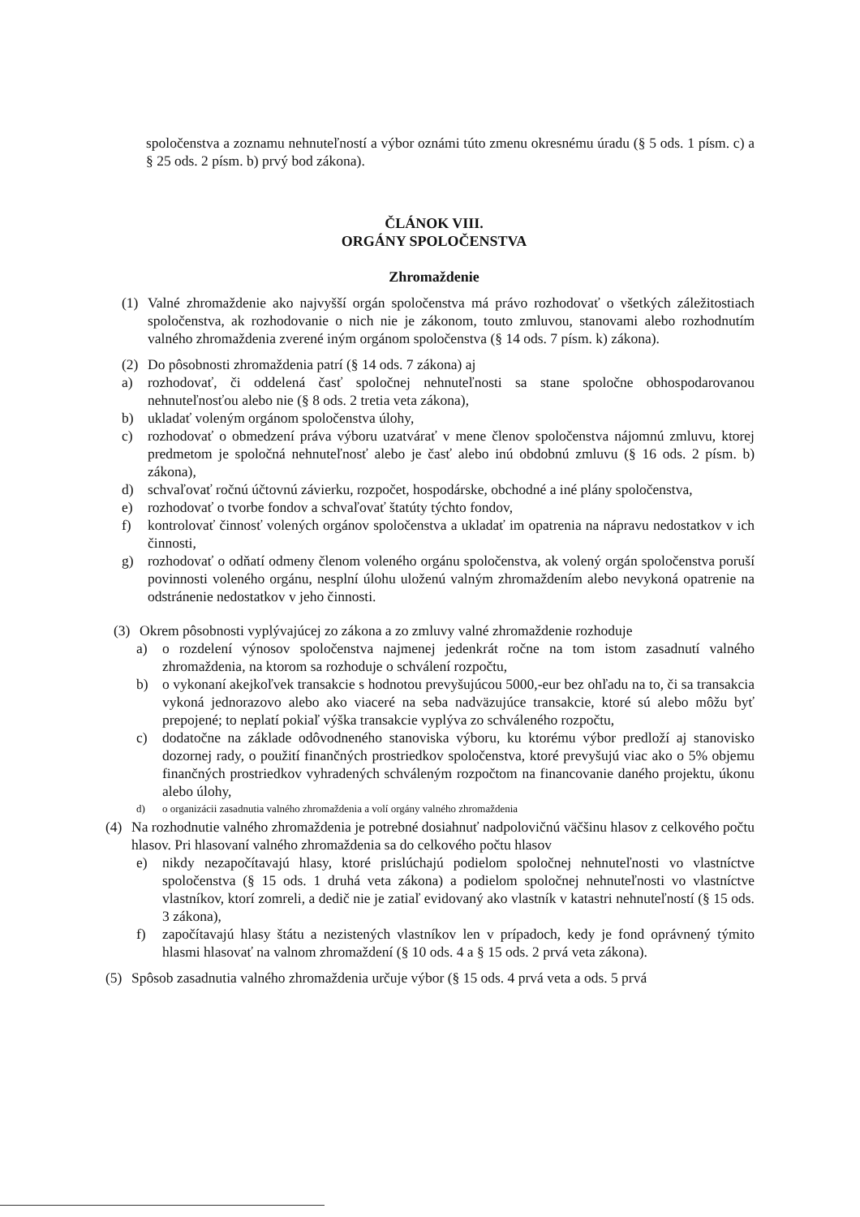spoločenstva a zoznamu nehnuteľností a výbor oznámi túto zmenu okresnému úradu (§ 5 ods. 1 písm. c) a § 25 ods. 2 písm. b) prvý bod zákona).
ČLÁNOK VIII.
ORGÁNY SPOLOČENSTVA
Zhromaždenie
(1) Valné zhromaždenie ako najvyšší orgán spoločenstva má právo rozhodovať o všetkých záležitostiach spoločenstva, ak rozhodovanie o nich nie je zákonom, touto zmluvou, stanovami alebo rozhodnutím valného zhromaždenia zverené iným orgánom spoločenstva (§ 14 ods. 7 písm. k) zákona).
(2) Do pôsobnosti zhromaždenia patrí (§ 14 ods. 7 zákona) aj
a) rozhodovať, či oddelená časť spoločnej nehnuteľnosti sa stane spoločne obhospodarovanou nehnuteľnosťou alebo nie (§ 8 ods. 2 tretia veta zákona),
b) ukladať voleným orgánom spoločenstva úlohy,
c) rozhodovať o obmedzení práva výboru uzatvárať v mene členov spoločenstva nájomnú zmluvu, ktorej predmetom je spoločná nehnuteľnosť alebo je časť alebo inú obdobnú zmluvu (§ 16 ods. 2 písm. b) zákona),
d) schvaľovať ročnú účtovnú závierku, rozpočet, hospodárske, obchodné a iné plány spoločenstva,
e) rozhodovať o tvorbe fondov a schvaľovať štatúty týchto fondov,
f) kontrolovať činnosť volených orgánov spoločenstva a ukladať im opatrenia na nápravu nedostatkov v ich činnosti,
g) rozhodovať o odňatí odmeny členom voleného orgánu spoločenstva, ak volený orgán spoločenstva poruší povinnosti voleného orgánu, nesplní úlohu uloženú valným zhromaždením alebo nevykoná opatrenie na odstránenie nedostatkov v jeho činnosti.
(3) Okrem pôsobnosti vyplývajúcej zo zákona a zo zmluvy valné zhromaždenie rozhoduje
a) o rozdelení výnosov spoločenstva najmenej jedenkrát ročne na tom istom zasadnutí valného zhromaždenia, na ktorom sa rozhoduje o schválení rozpočtu,
b) o vykonaní akejkoľvek transakcie s hodnotou prevyšujúcou 5000,-eur bez ohľadu na to, či sa transakcia vykoná jednorazovo alebo ako viaceré na seba nadväzujúce transakcie, ktoré sú alebo môžu byť prepojené; to neplatí pokiaľ výška transakcie vyplýva zo schváleného rozpočtu,
c) dodatočne na základe odôvodneného stanoviska výboru, ku ktorému výbor predloží aj stanovisko dozornej rady, o použití finančných prostriedkov spoločenstva, ktoré prevyšujú viac ako o 5% objemu finančných prostriedkov vyhradených schváleným rozpočtom na financovanie daného projektu, úkonu alebo úlohy,
d) o organizácii zasadnutia valného zhromaždenia a volí orgány valného zhromaždenia
(4) Na rozhodnutie valného zhromaždenia je potrebné dosiahnuť nadpolovičnú väčšinu hlasov z celkového počtu hlasov. Pri hlasovaní valného zhromaždenia sa do celkového počtu hlasov
e) nikdy nezapočítavajú hlasy, ktoré prislúchajú podielom spoločnej nehnuteľnosti vo vlastníctve spoločenstva (§ 15 ods. 1 druhá veta zákona) a podielom spoločnej nehnuteľnosti vo vlastníctve vlastníkov, ktorí zomreli, a dedič nie je zatiaľ evidovaný ako vlastník v katastri nehnuteľností (§ 15 ods. 3 zákona),
f) započítavajú hlasy štátu a nezistených vlastníkov len v prípadoch, kedy je fond oprávnený týmito hlasmi hlasovať na valnom zhromaždení (§ 10 ods. 4 a § 15 ods. 2 prvá veta zákona).
(5) Spôsob zasadnutia valného zhromaždenia určuje výbor (§ 15 ods. 4 prvá veta a ods. 5 prvá